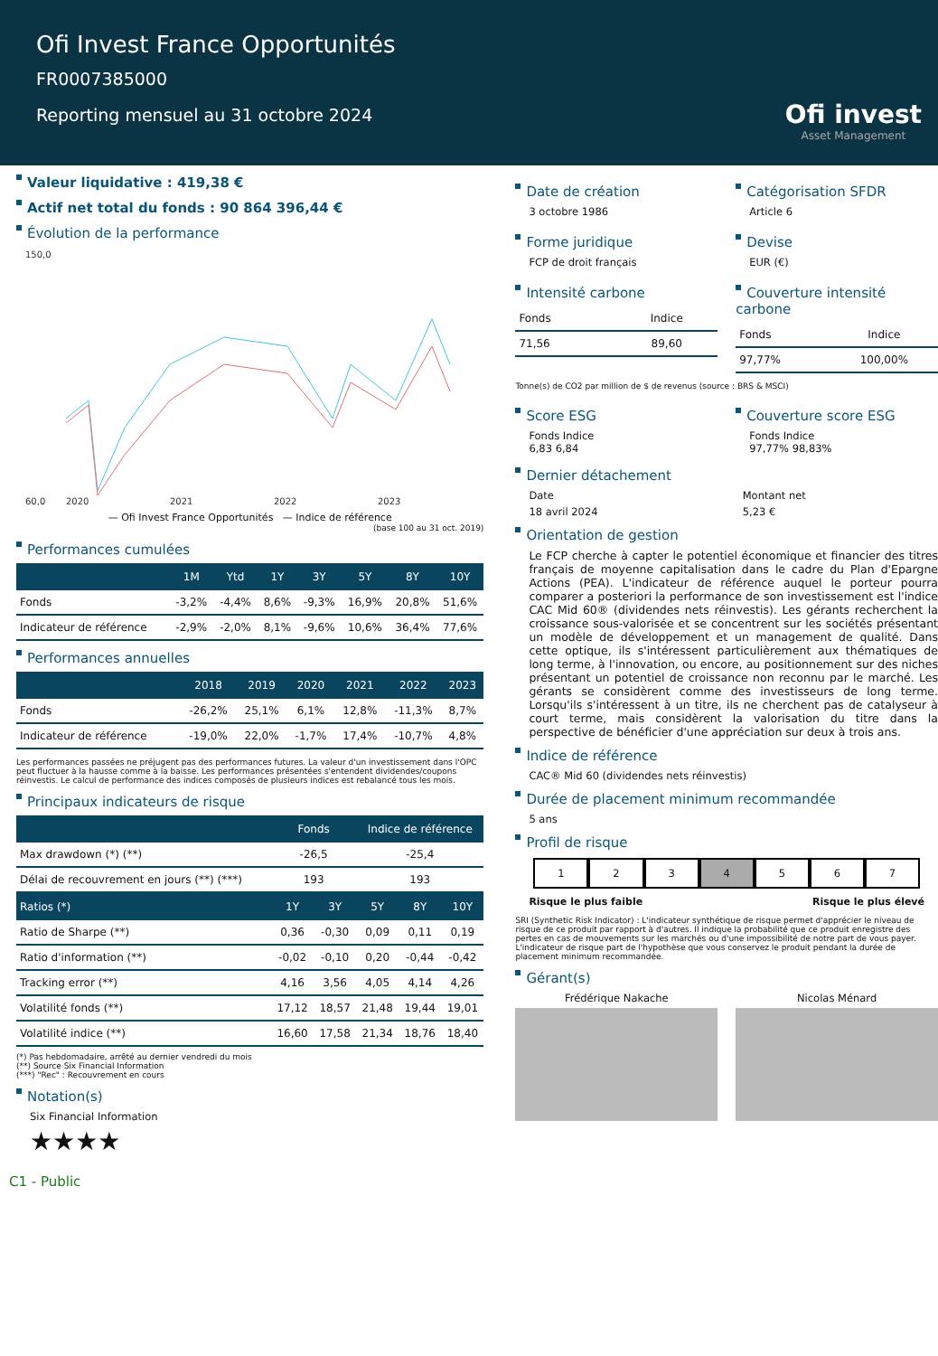Ofi Invest France Opportunités
FR0007385000
Reporting mensuel au 31 octobre 2024
Ofi invest
Asset Management
Valeur liquidative : 419,38 €
Actif net total du fonds : 90 864 396,44 €
Évolution de la performance
150,0
60,0
2020
2021
2022
2023
— Ofi Invest France Opportunités — Indice de référence
(base 100 au 31 oct. 2019)
Performances cumulées
| | 1M | Ytd | 1Y | 3Y | 5Y | 8Y | 10Y |
| --- | --- | --- | --- | --- | --- | --- | --- |
| Fonds | -3,2% | -4,4% | 8,6% | -9,3% | 16,9% | 20,8% | 51,6% |
| Indicateur de référence | -2,9% | -2,0% | 8,1% | -9,6% | 10,6% | 36,4% | 77,6% |
Performances annuelles
| | 2018 | 2019 | 2020 | 2021 | 2022 | 2023 |
| --- | --- | --- | --- | --- | --- | --- |
| Fonds | -26,2% | 25,1% | 6,1% | 12,8% | -11,3% | 8,7% |
| Indicateur de référence | -19,0% | 22,0% | -1,7% | 17,4% | -10,7% | 4,8% |
Les performances passées ne préjugent pas des performances futures. La valeur d'un investissement dans l'OPC peut fluctuer à la hausse comme à la baisse. Les performances présentées s'entendent dividendes/coupons réinvestis. Le calcul de performance des indices composés de plusieurs indices est rebalancé tous les mois.
Principaux indicateurs de risque
| | Fonds | | Indice de référence | | |
| --- | --- | --- | --- | --- | --- |
| Max drawdown (*) (**) | -26,5 | | -25,4 | | |
| Délai de recouvrement en jours (**) (***) | 193 | | 193 | | |
| Ratios (*) | 1Y | 3Y | 5Y | 8Y | 10Y |
| Ratio de Sharpe (**) | 0,36 | -0,30 | 0,09 | 0,11 | 0,19 |
| Ratio d'information (**) | -0,02 | -0,10 | 0,20 | -0,44 | -0,42 |
| Tracking error (**) | 4,16 | 3,56 | 4,05 | 4,14 | 4,26 |
| Volatilité fonds (**) | 17,12 | 18,57 | 21,48 | 19,44 | 19,01 |
| Volatilité indice (**) | 16,60 | 17,58 | 21,34 | 18,76 | 18,40 |
(*) Pas hebdomadaire, arrêté au dernier vendredi du mois
(**) Source Six Financial Information
(***) "Rec" : Recouvrement en cours
Notation(s)
Six Financial Information
★★★★
Date de création
3 octobre 1986
Catégorisation SFDR
Article 6
Forme juridique
FCP de droit français
Devise
EUR (€)
Intensité carbone
| Fonds | Indice |
| 71,56 | 89,60 |
Couverture intensité carbone
| Fonds | Indice |
| 97,77% | 100,00% |
Tonne(s) de CO2 par million de $ de revenus (source : BRS & MSCI)
Score ESG
Fonds Indice
6,83 6,84
Couverture score ESG
Fonds Indice
97,77% 98,83%
Dernier détachement
Date
Montant net
18 avril 2024
5,23 €
Orientation de gestion
Le FCP cherche à capter le potentiel économique et financier des titres français de moyenne capitalisation dans le cadre du Plan d'Epargne Actions (PEA). L'indicateur de référence auquel le porteur pourra comparer a posteriori la performance de son investissement est l'indice CAC Mid 60® (dividendes nets réinvestis). Les gérants recherchent la croissance sous-valorisée et se concentrent sur les sociétés présentant un modèle de développement et un management de qualité. Dans cette optique, ils s'intéressent particulièrement aux thématiques de long terme, à l'innovation, ou encore, au positionnement sur des niches présentant un potentiel de croissance non reconnu par le marché. Les gérants se considèrent comme des investisseurs de long terme. Lorsqu'ils s'intéressent à un titre, ils ne cherchent pas de catalyseur à court terme, mais considèrent la valorisation du titre dans la perspective de bénéficier d'une appréciation sur deux à trois ans.
Indice de référence
CAC® Mid 60 (dividendes nets réinvestis)
Durée de placement minimum recommandée
5 ans
Profil de risque
1 2 3 4 5 6 7
Risque le plus faible Risque le plus élevé
SRI (Synthetic Risk Indicator) : L'indicateur synthétique de risque permet d'apprécier le niveau de risque de ce produit par rapport à d'autres. Il indique la probabilité que ce produit enregistre des pertes en cas de mouvements sur les marchés ou d'une impossibilité de notre part de vous payer. L'indicateur de risque part de l'hypothèse que vous conservez le produit pendant la durée de placement minimum recommandée.
Gérant(s)
Frédérique Nakache
Nicolas Ménard
C1 - Public